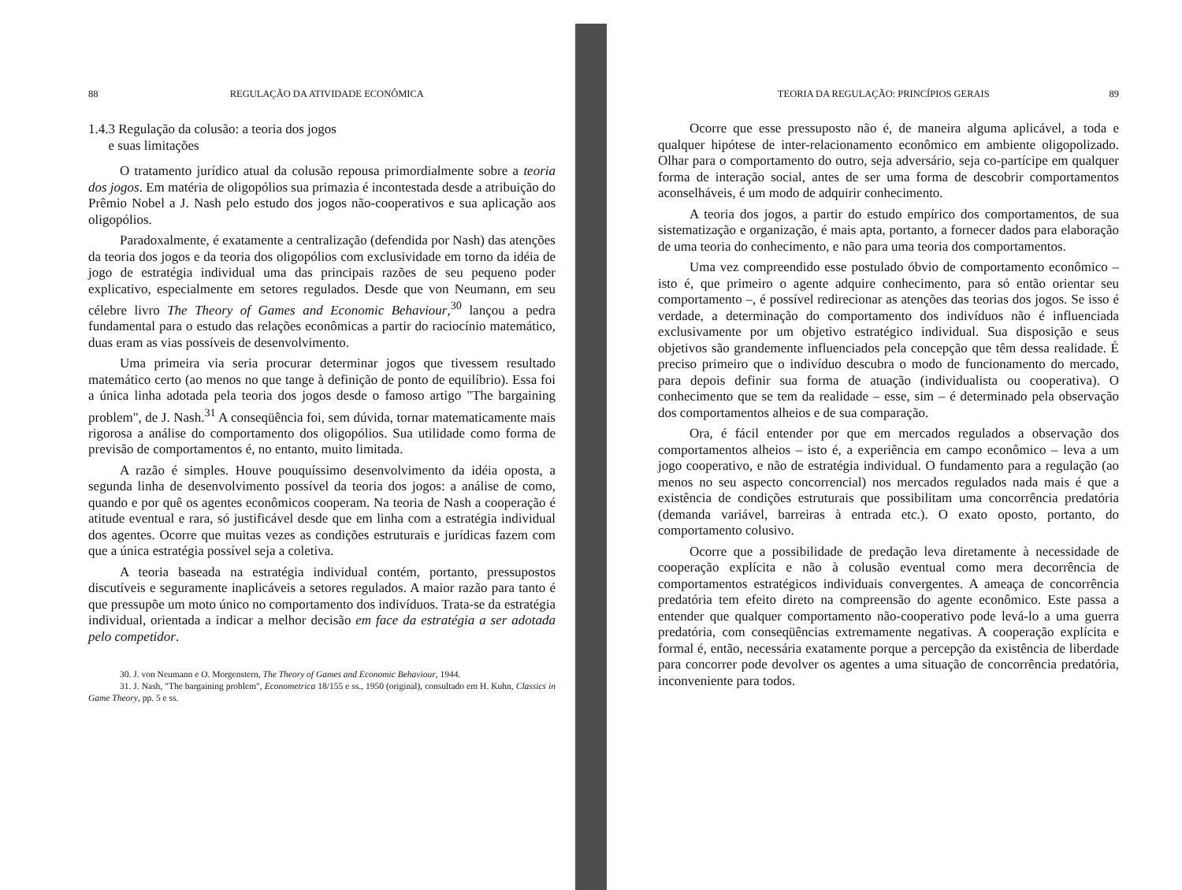88 REGULAÇÃO DA ATIVIDADE ECONÔMICA
1.4.3 Regulação da colusão: a teoria dos jogos
e suas limitações
O tratamento jurídico atual da colusão repousa primordialmente sobre a teoria dos jogos. Em matéria de oligopólios sua primazia é incontestada desde a atribuição do Prêmio Nobel a J. Nash pelo estudo dos jogos não-cooperativos e sua aplicação aos oligopólios.
Paradoxalmente, é exatamente a centralização (defendida por Nash) das atenções da teoria dos jogos e da teoria dos oligopólios com exclusividade em torno da idéia de jogo de estratégia individual uma das principais razões de seu pequeno poder explicativo, especialmente em setores regulados. Desde que von Neumann, em seu célebre livro The Theory of Games and Economic Behaviour,<sup>30</sup> lançou a pedra fundamental para o estudo das relações econômicas a partir do raciocínio matemático, duas eram as vias possíveis de desenvolvimento.
Uma primeira via seria procurar determinar jogos que tivessem resultado matemático certo (ao menos no que tange à definição de ponto de equilíbrio). Essa foi a única linha adotada pela teoria dos jogos desde o famoso artigo "The bargaining problem", de J. Nash.<sup>31</sup> A conseqüência foi, sem dúvida, tornar matematicamente mais rigorosa a análise do comportamento dos oligopólios. Sua utilidade como forma de previsão de comportamentos é, no entanto, muito limitada.
A razão é simples. Houve pouquíssimo desenvolvimento da idéia oposta, a segunda linha de desenvolvimento possível da teoria dos jogos: a análise de como, quando e por quê os agentes econômicos cooperam. Na teoria de Nash a cooperação é atitude eventual e rara, só justificável desde que em linha com a estratégia individual dos agentes. Ocorre que muitas vezes as condições estruturais e jurídicas fazem com que a única estratégia possível seja a coletiva.
A teoria baseada na estratégia individual contém, portanto, pressupostos discutíveis e seguramente inaplicáveis a setores regulados. A maior razão para tanto é que pressupõe um moto único no comportamento dos indivíduos. Trata-se da estratégia individual, orientada a indicar a melhor decisão em face da estratégia a ser adotada pelo competidor.
30. J. von Neumann e O. Morgenstern, The Theory of Games and Economic Behaviour, 1944.
31. J. Nash, "The bargaining problem", Econometrica 18/155 e ss., 1950 (original), consultado em H. Kuhn, Classics in Game Theory, pp. 5 e ss.
TEORIA DA REGULAÇÃO: PRINCÍPIOS GERAIS 89
Ocorre que esse pressuposto não é, de maneira alguma aplicável, a toda e qualquer hipótese de inter-relacionamento econômico em ambiente oligopolizado. Olhar para o comportamento do outro, seja adversário, seja co-partícipe em qualquer forma de interação social, antes de ser uma forma de descobrir comportamentos aconselháveis, é um modo de adquirir conhecimento.
A teoria dos jogos, a partir do estudo empírico dos comportamentos, de sua sistematização e organização, é mais apta, portanto, a fornecer dados para elaboração de uma teoria do conhecimento, e não para uma teoria dos comportamentos.
Uma vez compreendido esse postulado óbvio de comportamento econômico – isto é, que primeiro o agente adquire conhecimento, para só então orientar seu comportamento –, é possível redirecionar as atenções das teorias dos jogos. Se isso é verdade, a determinação do comportamento dos indivíduos não é influenciada exclusivamente por um objetivo estratégico individual. Sua disposição e seus objetivos são grandemente influenciados pela concepção que têm dessa realidade. É preciso primeiro que o indivíduo descubra o modo de funcionamento do mercado, para depois definir sua forma de atuação (individualista ou cooperativa). O conhecimento que se tem da realidade – esse, sim – é determinado pela observação dos comportamentos alheios e de sua comparação.
Ora, é fácil entender por que em mercados regulados a observação dos comportamentos alheios – isto é, a experiência em campo econômico – leva a um jogo cooperativo, e não de estratégia individual. O fundamento para a regulação (ao menos no seu aspecto concorrencial) nos mercados regulados nada mais é que a existência de condições estruturais que possibilitam uma concorrência predatória (demanda variável, barreiras à entrada etc.). O exato oposto, portanto, do comportamento colusivo.
Ocorre que a possibilidade de predação leva diretamente à necessidade de cooperação explícita e não à colusão eventual como mera decorrência de comportamentos estratégicos individuais convergentes. A ameaça de concorrência predatória tem efeito direto na compreensão do agente econômico. Este passa a entender que qualquer comportamento não-cooperativo pode levá-lo a uma guerra predatória, com conseqüências extremamente negativas. A cooperação explícita e formal é, então, necessária exatamente porque a percepção da existência de liberdade para concorrer pode devolver os agentes a uma situação de concorrência predatória, inconveniente para todos.